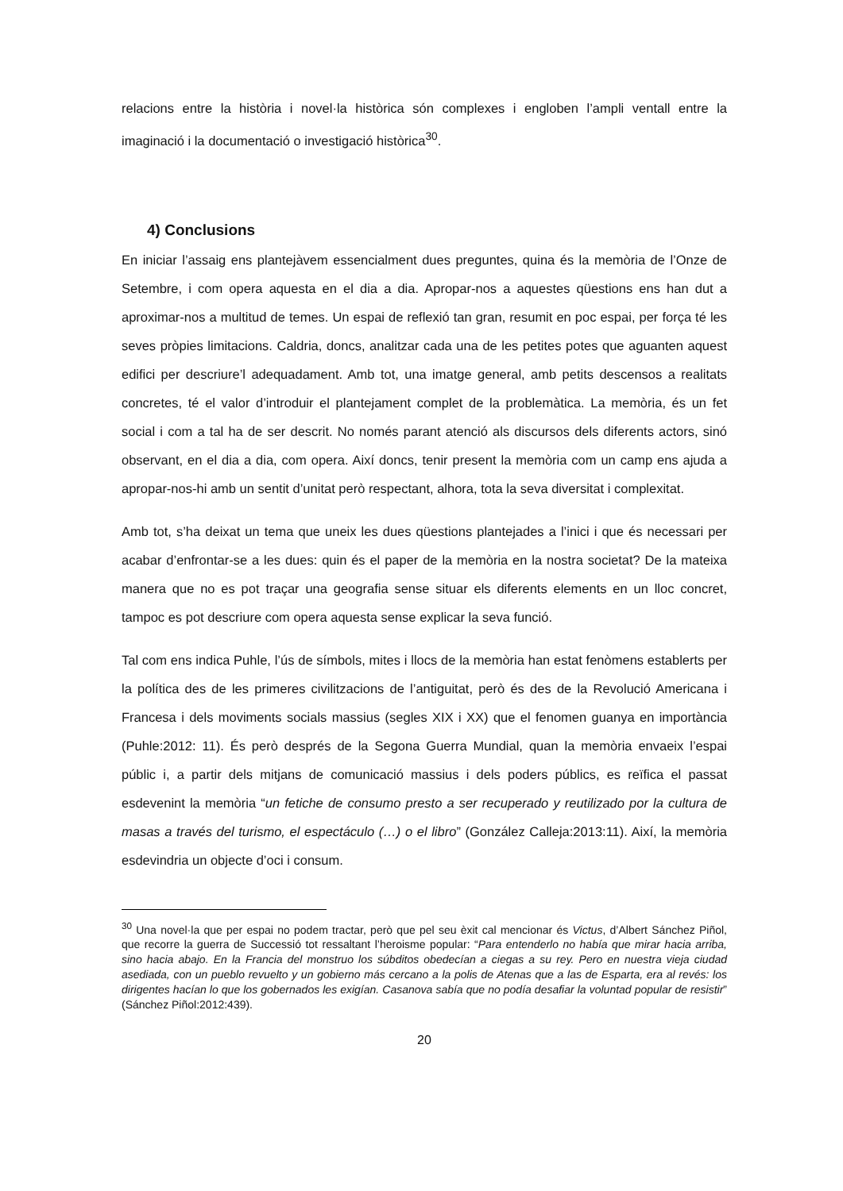relacions entre la història i novel·la històrica són complexes i engloben l’ampli ventall entre la imaginació i la documentació o investigació històrica<sup>30</sup>.
4) Conclusions
En iniciar l’assaig ens plantejàvem essencialment dues preguntes, quina és la memòria de l’Onze de Setembre, i com opera aquesta en el dia a dia. Apropar-nos a aquestes qüestions ens han dut a aproximar-nos a multitud de temes. Un espai de reflexió tan gran, resumit en poc espai, per força té les seves pròpies limitacions. Caldria, doncs, analitzar cada una de les petites potes que aguanten aquest edifici per descriure’l adequadament. Amb tot, una imatge general, amb petits descensos a realitats concretes, té el valor d’introduir el plantejament complet de la problemàtica. La memòria, és un fet social i com a tal ha de ser descrit. No només parant atenció als discursos dels diferents actors, sinó observant, en el dia a dia, com opera. Així doncs, tenir present la memòria com un camp ens ajuda a apropar-nos-hi amb un sentit d’unitat però respectant, alhora, tota la seva diversitat i complexitat.
Amb tot, s’ha deixat un tema que uneix les dues qüestions plantejades a l’inici i que és necessari per acabar d’enfrontar-se a les dues: quin és el paper de la memòria en la nostra societat? De la mateixa manera que no es pot traçar una geografia sense situar els diferents elements en un lloc concret, tampoc es pot descriure com opera aquesta sense explicar la seva funció.
Tal com ens indica Puhle, l’ús de símbols, mites i llocs de la memòria han estat fenòmens establerts per la política des de les primeres civilitzacions de l’antiguitat, però és des de la Revolució Americana i Francesa i dels moviments socials massius (segles XIX i XX) que el fenomen guanya en importància (Puhle:2012: 11). És però després de la Segona Guerra Mundial, quan la memòria envaeix l’espai públic i, a partir dels mitjans de comunicació massius i dels poders públics, es reïfica el passat esdevenint la memòria “un fetiche de consumo presto a ser recuperado y reutilizado por la cultura de masas a través del turismo, el espectáculo (…) o el libro” (González Calleja:2013:11). Així, la memòria esdevindria un objecte d’oci i consum.
<sup>30</sup> Una novel·la que per espai no podem tractar, però que pel seu èxit cal mencionar és Victus, d’Albert Sánchez Piñol, que recorre la guerra de Successió tot ressaltant l’heroisme popular: “Para entenderlo no había que mirar hacia arriba, sino hacia abajo. En la Francia del monstruo los súbditos obedecían a ciegas a su rey. Pero en nuestra vieja ciudad asediada, con un pueblo revuelto y un gobierno más cercano a la polis de Atenas que a las de Esparta, era al revés: los dirigentes hacían lo que los gobernados les exigían. Casanova sabía que no podía desafiar la voluntad popular de resistir” (Sánchez Piñol:2012:439).
20